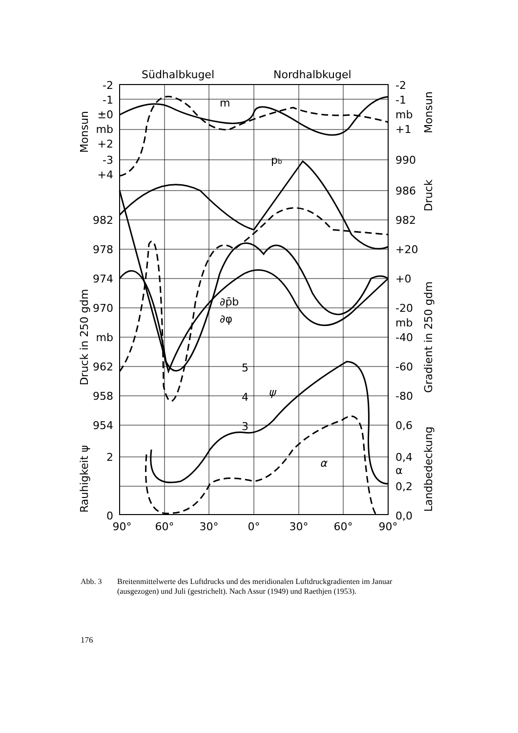Südhalbkugel
Nordhalbkugel
m
pb
∂p̄b
∂φ
5
4
3
ψ
α
-2
-1
±0
mb
+2
-3
+4
982
978
974
970
mb
962
958
954
2
0
-2
-1
mb
+1
990
986
982
+20
+0
-20
mb
-40
-60
-80
0,6
0,4
α
0,2
0,0
.
Monsun
Druck in 250 gdm
Rauhigkeit ψ
Monsun
Druck
Gradient in 250 gdm
Landbedeckung
90°
60°
30°
0°
30°
60°
90°
Abb. 3 Breitenmittelwerte des Luftdrucks und des meridionalen Luftdruckgradienten im Januar (ausgezogen) und Juli (gestrichelt). Nach Assur (1949) und Raethjen (1953).
176